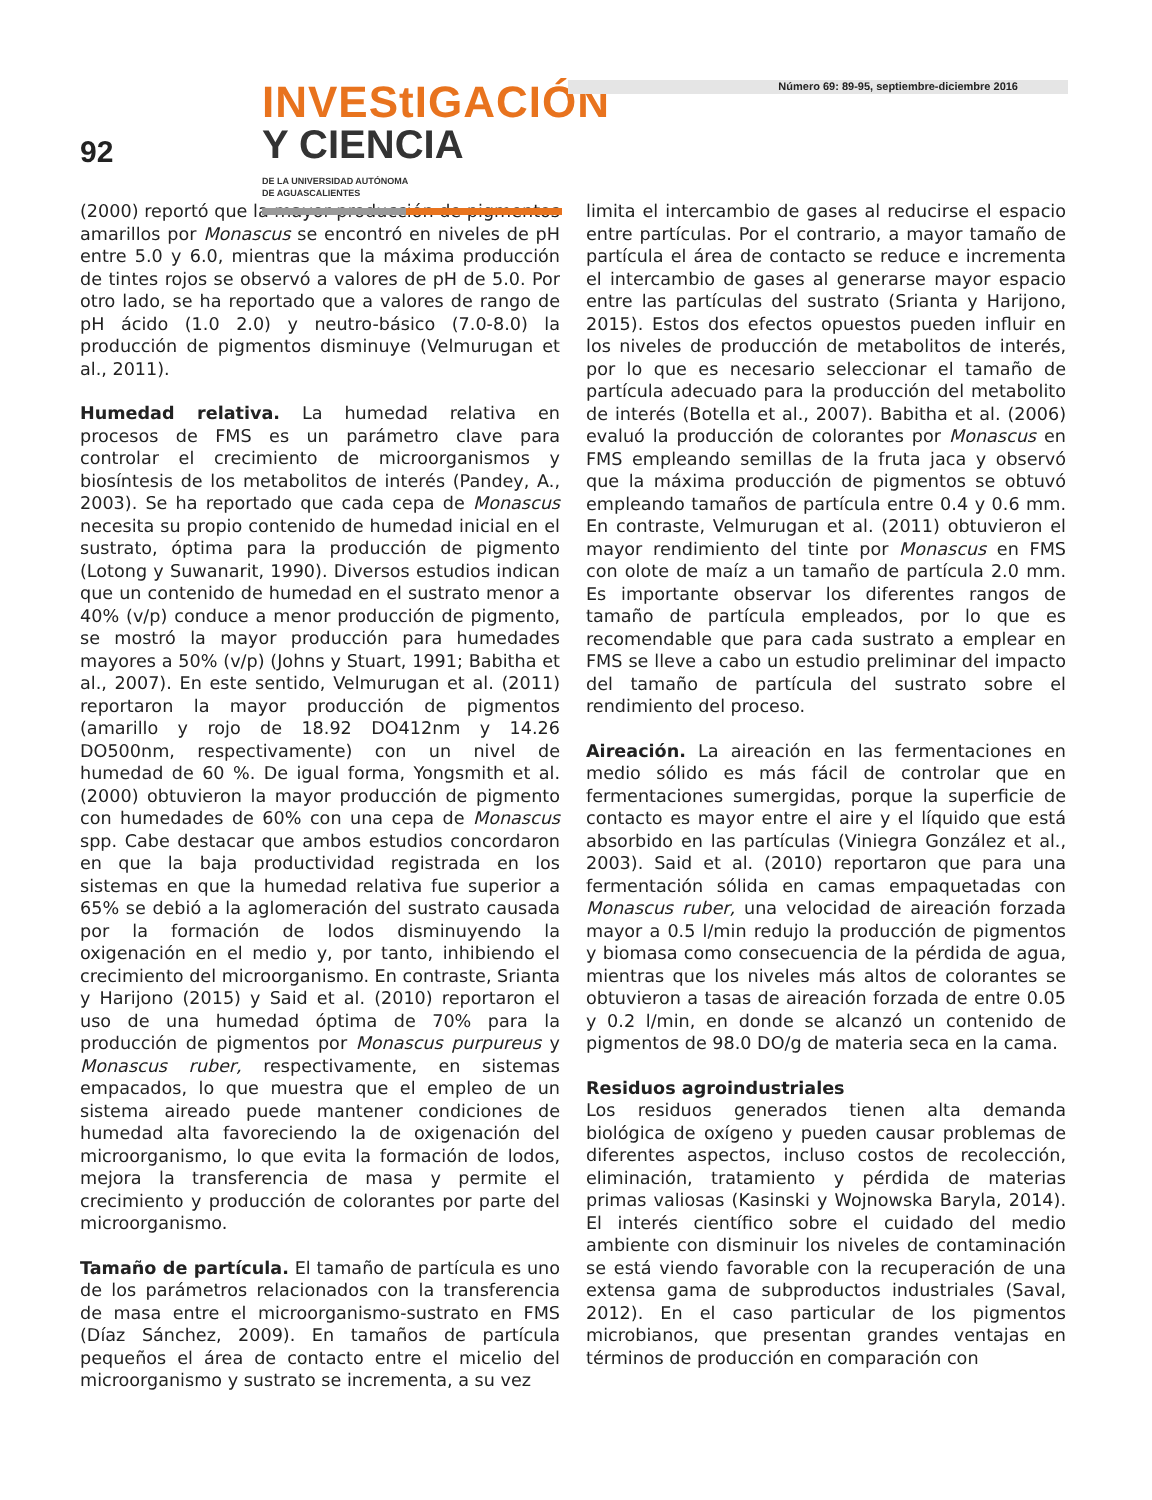92
INVEStIGACIÓN
Y CIENCIA DE LA UNIVERSIDAD AUTÓNOMA
DE AGUASCALIENTES
Número 69: 89-95, septiembre-diciembre 2016
(2000) reportó que la mayor producción de pigmentos amarillos por Monascus se encontró en niveles de pH entre 5.0 y 6.0, mientras que la máxima producción de tintes rojos se observó a valores de pH de 5.0. Por otro lado, se ha reportado que a valores de rango de pH ácido (1.0 2.0) y neutro-básico (7.0-8.0) la producción de pigmentos disminuye (Velmurugan et al., 2011).
Humedad relativa. La humedad relativa en procesos de FMS es un parámetro clave para controlar el crecimiento de microorganismos y biosíntesis de los metabolitos de interés (Pandey, A., 2003). Se ha reportado que cada cepa de Monascus necesita su propio contenido de humedad inicial en el sustrato, óptima para la producción de pigmento (Lotong y Suwanarit, 1990). Diversos estudios indican que un contenido de humedad en el sustrato menor a 40% (v/p) conduce a menor producción de pigmento, se mostró la mayor producción para humedades mayores a 50% (v/p) (Johns y Stuart, 1991; Babitha et al., 2007). En este sentido, Velmurugan et al. (2011) reportaron la mayor producción de pigmentos (amarillo y rojo de 18.92 DO412nm y 14.26 DO500nm, respectivamente) con un nivel de humedad de 60 %. De igual forma, Yongsmith et al. (2000) obtuvieron la mayor producción de pigmento con humedades de 60% con una cepa de Monascus spp. Cabe destacar que ambos estudios concordaron en que la baja productividad registrada en los sistemas en que la humedad relativa fue superior a 65% se debió a la aglomeración del sustrato causada por la formación de lodos disminuyendo la oxigenación en el medio y, por tanto, inhibiendo el crecimiento del microorganismo. En contraste, Srianta y Harijono (2015) y Said et al. (2010) reportaron el uso de una humedad óptima de 70% para la producción de pigmentos por Monascus purpureus y Monascus ruber, respectivamente, en sistemas empacados, lo que muestra que el empleo de un sistema aireado puede mantener condiciones de humedad alta favoreciendo la de oxigenación del microorganismo, lo que evita la formación de lodos, mejora la transferencia de masa y permite el crecimiento y producción de colorantes por parte del microorganismo.
Tamaño de partícula. El tamaño de partícula es uno de los parámetros relacionados con la transferencia de masa entre el microorganismo-sustrato en FMS (Díaz Sánchez, 2009). En tamaños de partícula pequeños el área de contacto entre el micelio del microorganismo y sustrato se incrementa, a su vez
limita el intercambio de gases al reducirse el espacio entre partículas. Por el contrario, a mayor tamaño de partícula el área de contacto se reduce e incrementa el intercambio de gases al generarse mayor espacio entre las partículas del sustrato (Srianta y Harijono, 2015). Estos dos efectos opuestos pueden influir en los niveles de producción de metabolitos de interés, por lo que es necesario seleccionar el tamaño de partícula adecuado para la producción del metabolito de interés (Botella et al., 2007). Babitha et al. (2006) evaluó la producción de colorantes por Monascus en FMS empleando semillas de la fruta jaca y observó que la máxima producción de pigmentos se obtuvó empleando tamaños de partícula entre 0.4 y 0.6 mm. En contraste, Velmurugan et al. (2011) obtuvieron el mayor rendimiento del tinte por Monascus en FMS con olote de maíz a un tamaño de partícula 2.0 mm. Es importante observar los diferentes rangos de tamaño de partícula empleados, por lo que es recomendable que para cada sustrato a emplear en FMS se lleve a cabo un estudio preliminar del impacto del tamaño de partícula del sustrato sobre el rendimiento del proceso.
Aireación. La aireación en las fermentaciones en medio sólido es más fácil de controlar que en fermentaciones sumergidas, porque la superficie de contacto es mayor entre el aire y el líquido que está absorbido en las partículas (Viniegra González et al., 2003). Said et al. (2010) reportaron que para una fermentación sólida en camas empaquetadas con Monascus ruber, una velocidad de aireación forzada mayor a 0.5 l/min redujo la producción de pigmentos y biomasa como consecuencia de la pérdida de agua, mientras que los niveles más altos de colorantes se obtuvieron a tasas de aireación forzada de entre 0.05 y 0.2 l/min, en donde se alcanzó un contenido de pigmentos de 98.0 DO/g de materia seca en la cama.
Residuos agroindustriales
Los residuos generados tienen alta demanda biológica de oxígeno y pueden causar problemas de diferentes aspectos, incluso costos de recolección, eliminación, tratamiento y pérdida de materias primas valiosas (Kasinski y Wojnowska Baryla, 2014). El interés científico sobre el cuidado del medio ambiente con disminuir los niveles de contaminación se está viendo favorable con la recuperación de una extensa gama de subproductos industriales (Saval, 2012). En el caso particular de los pigmentos microbianos, que presentan grandes ventajas en términos de producción en comparación con